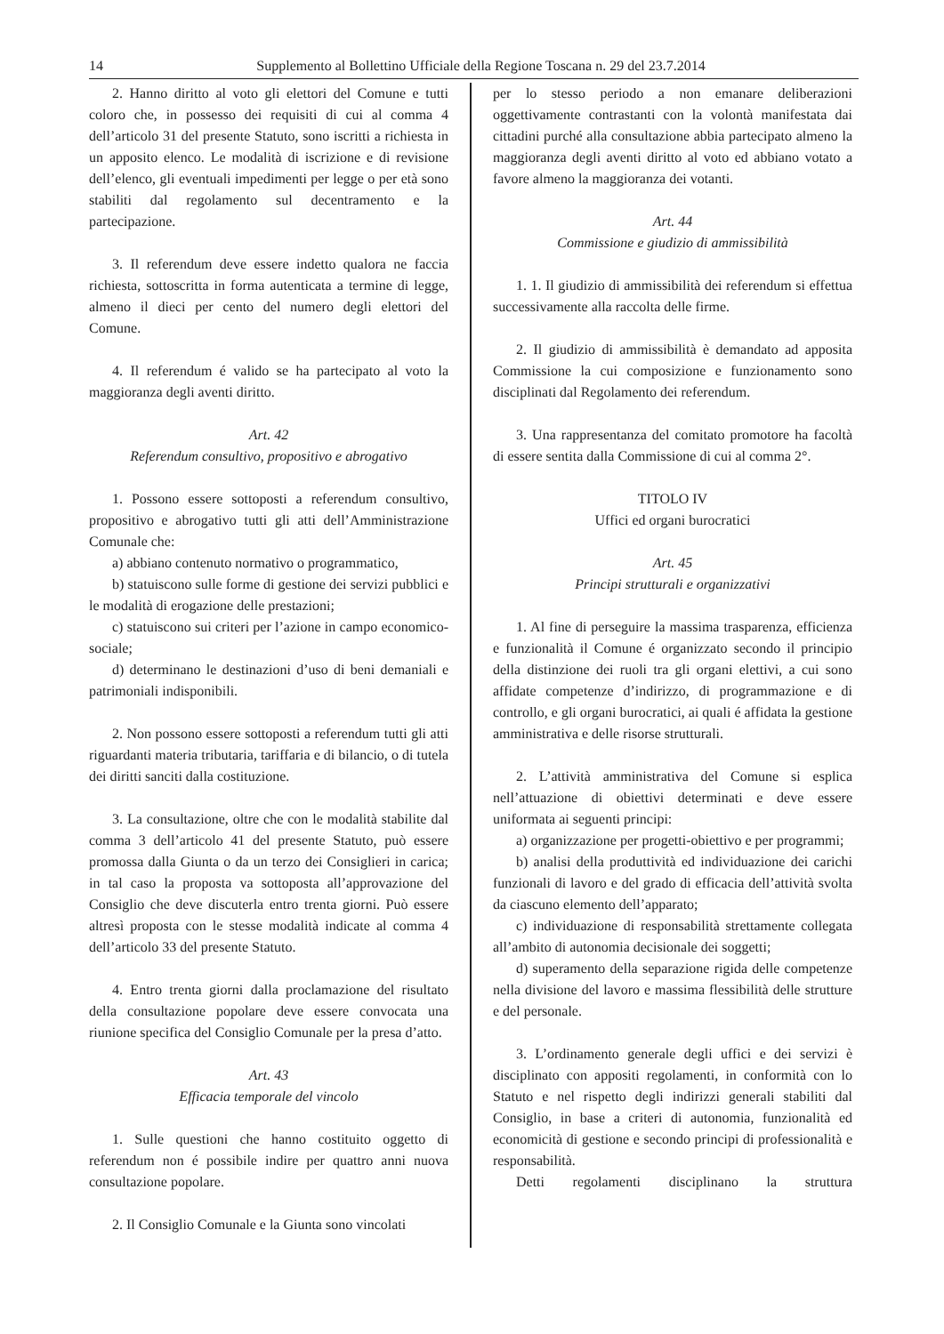14 Supplemento al Bollettino Ufficiale della Regione Toscana n. 29 del 23.7.2014
2. Hanno diritto al voto gli elettori del Comune e tutti coloro che, in possesso dei requisiti di cui al comma 4 dell’articolo 31 del presente Statuto, sono iscritti a richiesta in un apposito elenco. Le modalità di iscrizione e di revisione dell’elenco, gli eventuali impedimenti per legge o per età sono stabiliti dal regolamento sul decentramento e la partecipazione.
3. Il referendum deve essere indetto qualora ne faccia richiesta, sottoscritta in forma autenticata a termine di legge, almeno il dieci per cento del numero degli elettori del Comune.
4. Il referendum é valido se ha partecipato al voto la maggioranza degli aventi diritto.
Art. 42
Referendum consultivo, propositivo e abrogativo
1. Possono essere sottoposti a referendum consultivo, propositivo e abrogativo tutti gli atti dell’Amministrazione Comunale che:
a) abbiano contenuto normativo o programmatico,
b) statuiscono sulle forme di gestione dei servizi pubblici e le modalità di erogazione delle prestazioni;
c) statuiscono sui criteri per l’azione in campo economico-sociale;
d) determinano le destinazioni d’uso di beni demaniali e patrimoniali indisponibili.
2. Non possono essere sottoposti a referendum tutti gli atti riguardanti materia tributaria, tariffaria e di bilancio, o di tutela dei diritti sanciti dalla costituzione.
3. La consultazione, oltre che con le modalità stabilite dal comma 3 dell’articolo 41 del presente Statuto, può essere promossa dalla Giunta o da un terzo dei Consiglieri in carica; in tal caso la proposta va sottoposta all’approvazione del Consiglio che deve discuterla entro trenta giorni. Può essere altresì proposta con le stesse modalità indicate al comma 4 dell’articolo 33 del presente Statuto.
4. Entro trenta giorni dalla proclamazione del risultato della consultazione popolare deve essere convocata una riunione specifica del Consiglio Comunale per la presa d’atto.
Art. 43
Efficacia temporale del vincolo
1. Sulle questioni che hanno costituito oggetto di referendum non é possibile indire per quattro anni nuova consultazione popolare.
2. Il Consiglio Comunale e la Giunta sono vincolati
per lo stesso periodo a non emanare deliberazioni oggettivamente contrastanti con la volontà manifestata dai cittadini purché alla consultazione abbia partecipato almeno la maggioranza degli aventi diritto al voto ed abbiano votato a favore almeno la maggioranza dei votanti.
Art. 44
Commissione e giudizio di ammissibilità
1. 1. Il giudizio di ammissibilità dei referendum si effettua successivamente alla raccolta delle firme.
2. Il giudizio di ammissibilità è demandato ad apposita Commissione la cui composizione e funzionamento sono disciplinati dal Regolamento dei referendum.
3. Una rappresentanza del comitato promotore ha facoltà di essere sentita dalla Commissione di cui al comma 2°.
TITOLO IV
Uffici ed organi burocratici
Art. 45
Principi strutturali e organizzativi
1. Al fine di perseguire la massima trasparenza, efficienza e funzionalità il Comune é organizzato secondo il principio della distinzione dei ruoli tra gli organi elettivi, a cui sono affidate competenze d’indirizzo, di programmazione e di controllo, e gli organi burocratici, ai quali é affidata la gestione amministrativa e delle risorse strutturali.
2. L’attività amministrativa del Comune si esplica nell’attuazione di obiettivi determinati e deve essere uniformata ai seguenti principi:
a) organizzazione per progetti-obiettivo e per programmi;
b) analisi della produttività ed individuazione dei carichi funzionali di lavoro e del grado di efficacia dell’attività svolta da ciascuno elemento dell’apparato;
c) individuazione di responsabilità strettamente collegata all’ambito di autonomia decisionale dei soggetti;
d) superamento della separazione rigida delle competenze nella divisione del lavoro e massima flessibilità delle strutture e del personale.
3. L’ordinamento generale degli uffici e dei servizi è disciplinato con appositi regolamenti, in conformità con lo Statuto e nel rispetto degli indirizzi generali stabiliti dal Consiglio, in base a criteri di autonomia, funzionalità ed economicità di gestione e secondo principi di professionalità e responsabilità.
Detti regolamenti disciplinano la struttura